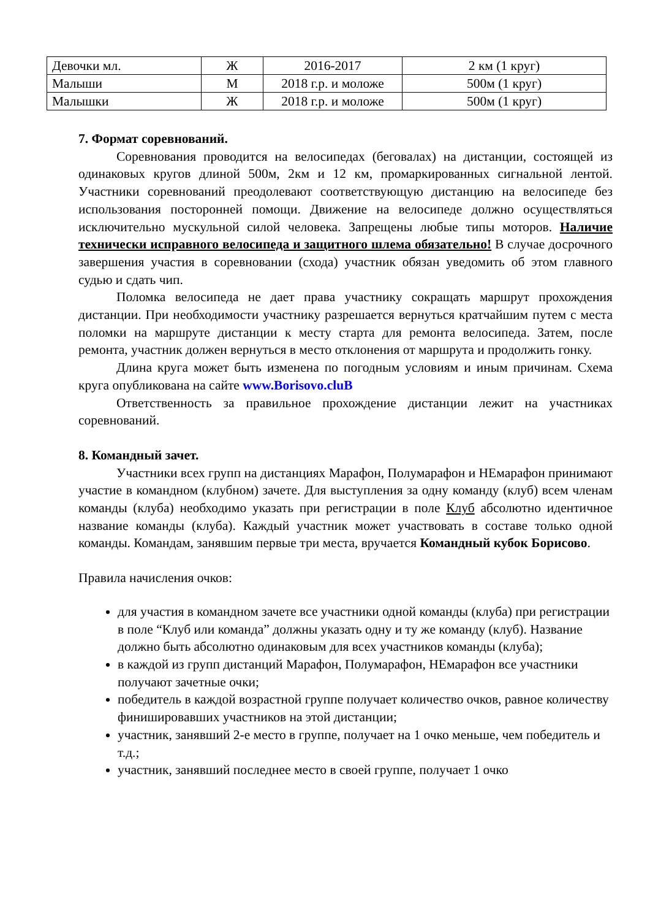| Девочки мл. | Ж | 2016-2017 | 2 км (1 круг) |
| Малыши | М | 2018 г.р. и моложе | 500м (1 круг) |
| Малышки | Ж | 2018 г.р. и моложе | 500м (1 круг) |
7. Формат соревнований.
Соревнования проводится на велосипедах (беговалах) на дистанции, состоящей из одинаковых кругов длиной 500м, 2км и 12 км, промаркированных сигнальной лентой. Участники соревнований преодолевают соответствующую дистанцию на велосипеде без использования посторонней помощи. Движение на велосипеде должно осуществляться исключительно мускульной силой человека. Запрещены любые типы моторов. Наличие технически исправного велосипеда и защитного шлема обязательно! В случае досрочного завершения участия в соревновании (схода) участник обязан уведомить об этом главного судью и сдать чип.
Поломка велосипеда не дает права участнику сокращать маршрут прохождения дистанции. При необходимости участнику разрешается вернуться кратчайшим путем с места поломки на маршруте дистанции к месту старта для ремонта велосипеда. Затем, после ремонта, участник должен вернуться в место отклонения от маршрута и продолжить гонку.
Длина круга может быть изменена по погодным условиям и иным причинам. Схема круга опубликована на сайте www.Borisovo.cluB
Ответственность за правильное прохождение дистанции лежит на участниках соревнований.
8. Командный зачет.
Участники всех групп на дистанциях Марафон, Полумарафон и НЕмарафон принимают участие в командном (клубном) зачете. Для выступления за одну команду (клуб) всем членам команды (клуба) необходимо указать при регистрации в поле Клуб абсолютно идентичное название команды (клуба). Каждый участник может участвовать в составе только одной команды. Командам, занявшим первые три места, вручается Командный кубок Борисово.
Правила начисления очков:
для участия в командном зачете все участники одной команды (клуба) при регистрации в поле “Клуб или команда” должны указать одну и ту же команду (клуб). Название должно быть абсолютно одинаковым для всех участников команды (клуба);
в каждой из групп дистанций Марафон, Полумарафон, НЕмарафон все участники получают зачетные очки;
победитель в каждой возрастной группе получает количество очков, равное количеству финишировавших участников на этой дистанции;
участник, занявший 2-е место в группе, получает на 1 очко меньше, чем победитель и т.д.;
участник, занявший последнее место в своей группе, получает 1 очко